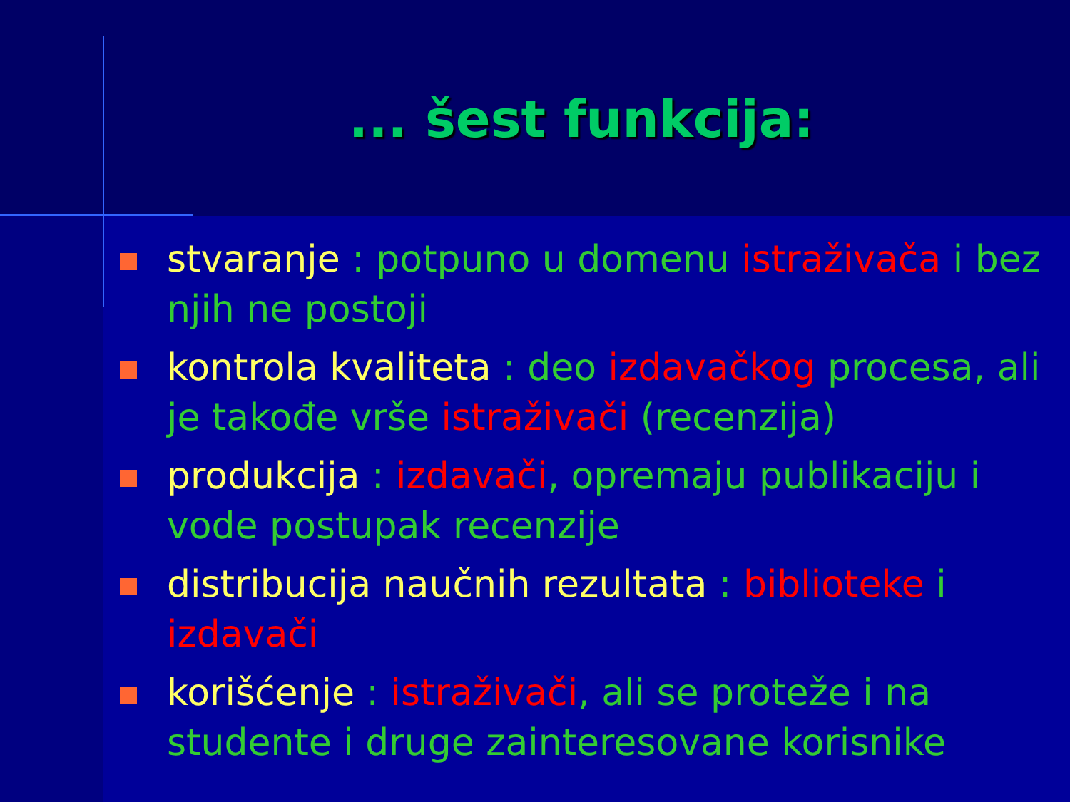... šest funkcija:
stvaranje : potpuno u domenu istraživača i bez njih ne postoji
kontrola kvaliteta : deo izdavačkog procesa, ali je takođe vrše istraživači (recenzija)
produkcija : izdavači, opremaju publikaciju i vode postupak recenzije
distribucija naučnih rezultata : biblioteke i izdavači
korišćenje : istraživači, ali se proteže i na studente i druge zainteresovane korisnike